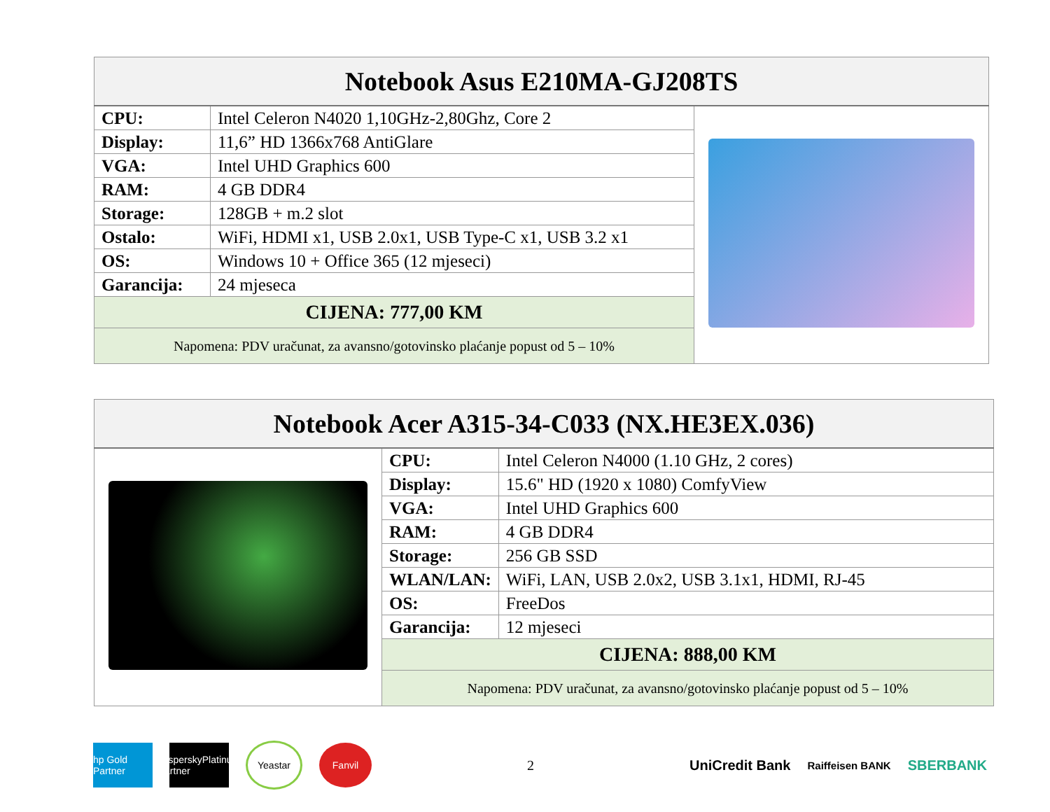| Notebook Asus E210MA-GJ208TS | | |
| --- | --- | --- |
| CPU: | Intel Celeron N4020 1,10GHz-2,80Ghz, Core 2 | |
| Display: | 11,6” HD 1366x768 AntiGlare | |
| VGA: | Intel UHD Graphics 600 | |
| RAM: | 4 GB DDR4 | |
| Storage: | 128GB + m.2 slot | |
| Ostalo: | WiFi, HDMI x1, USB 2.0x1, USB Type-C x1, USB 3.2 x1 | |
| OS: | Windows 10 + Office 365 (12 mjeseci) | |
| Garancija: | 24 mjeseca | |
| CIJENA: 777,00 KM | | |
| Napomena: PDV uračunat, za avansno/gotovinsko plaćanje popust od 5 – 10% | | |
| Notebook Acer A315-34-C033 (NX.HE3EX.036) | | |
| --- | --- | --- |
| | CPU: | Intel Celeron N4000 (1.10 GHz, 2 cores) |
| | Display: | 15.6" HD (1920 x 1080) ComfyView |
| | VGA: | Intel UHD Graphics 600 |
| | RAM: | 4 GB DDR4 |
| | Storage: | 256 GB SSD |
| | WLAN/LAN: | WiFi, LAN, USB 2.0x2, USB 3.1x1, HDMI, RJ-45 |
| | OS: | FreeDos |
| | Garancija: | 12 mjeseci |
| | CIJENA: 888,00 KM | |
| | Napomena: PDV uračunat, za avansno/gotovinsko plaćanje popust od 5 – 10% | |
hp Gold Partner
kasperskyPlatinum Partner
Yeastar Fanvil
2
UniCredit Bank
Raiffeisen BANK
SBERBANK